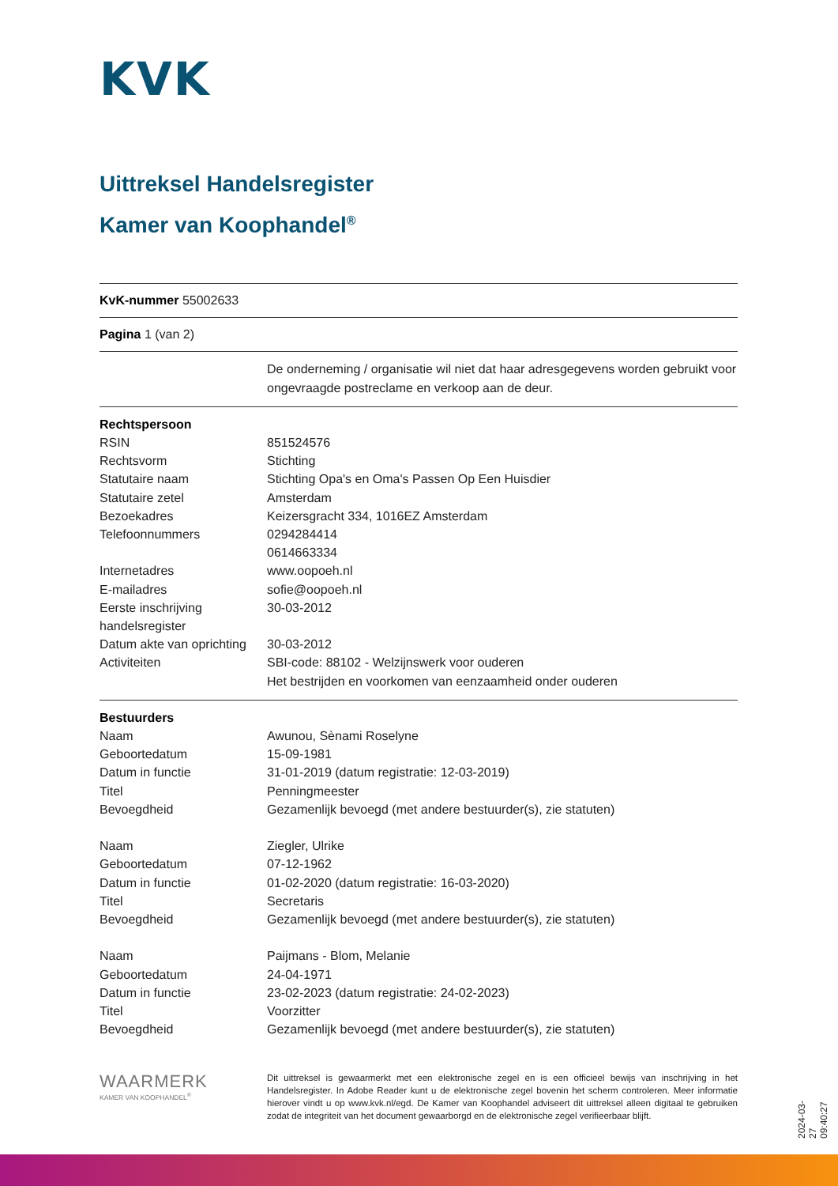KVK
Uittreksel Handelsregister
Kamer van Koophandel<sup>®</sup>
KvK-nummer 55002633
Pagina 1 (van 2)
| | De onderneming / organisatie wil niet dat haar adresgegevens worden gebruikt voor ongevraagde postreclame en verkoop aan de deur. |
| Rechtspersoon | |
| RSIN | 851524576 |
| Rechtsvorm | Stichting |
| Statutaire naam | Stichting Opa's en Oma's Passen Op Een Huisdier |
| Statutaire zetel | Amsterdam |
| Bezoekadres | Keizersgracht 334, 1016EZ Amsterdam |
| Telefoonnummers | 0294284414 0614663334 |
| Internetadres | www.oopoeh.nl |
| E-mailadres | sofie@oopoeh.nl |
| Eerste inschrijving handelsregister | 30-03-2012 |
| Datum akte van oprichting | 30-03-2012 |
| Activiteiten | SBI-code: 88102 - Welzijnswerk voor ouderen Het bestrijden en voorkomen van eenzaamheid onder ouderen |
| Bestuurders | |
| Naam | Awunou, Sènami Roselyne |
| Geboortedatum | 15-09-1981 |
| Datum in functie | 31-01-2019 (datum registratie: 12-03-2019) |
| Titel | Penningmeester |
| Bevoegdheid | Gezamenlijk bevoegd (met andere bestuurder(s), zie statuten) |
| Naam | Ziegler, Ulrike |
| Geboortedatum | 07-12-1962 |
| Datum in functie | 01-02-2020 (datum registratie: 16-03-2020) |
| Titel | Secretaris |
| Bevoegdheid | Gezamenlijk bevoegd (met andere bestuurder(s), zie statuten) |
| Naam | Paijmans - Blom, Melanie |
| Geboortedatum | 24-04-1971 |
| Datum in functie | 23-02-2023 (datum registratie: 24-02-2023) |
| Titel | Voorzitter |
| Bevoegdheid | Gezamenlijk bevoegd (met andere bestuurder(s), zie statuten) |
WAARMERK
KAMER VAN KOOPHANDEL<sup>®</sup>
Dit uittreksel is gewaarmerkt met een elektronische zegel en is een officieel bewijs van inschrijving in het Handelsregister. In Adobe Reader kunt u de elektronische zegel bovenin het scherm controleren. Meer informatie hierover vindt u op www.kvk.nl/egd. De Kamer van Koophandel adviseert dit uittreksel alleen digitaal te gebruiken zodat de integriteit van het document gewaarborgd en de elektronische zegel verifieerbaar blijft.
2024-03-27 09:40:27